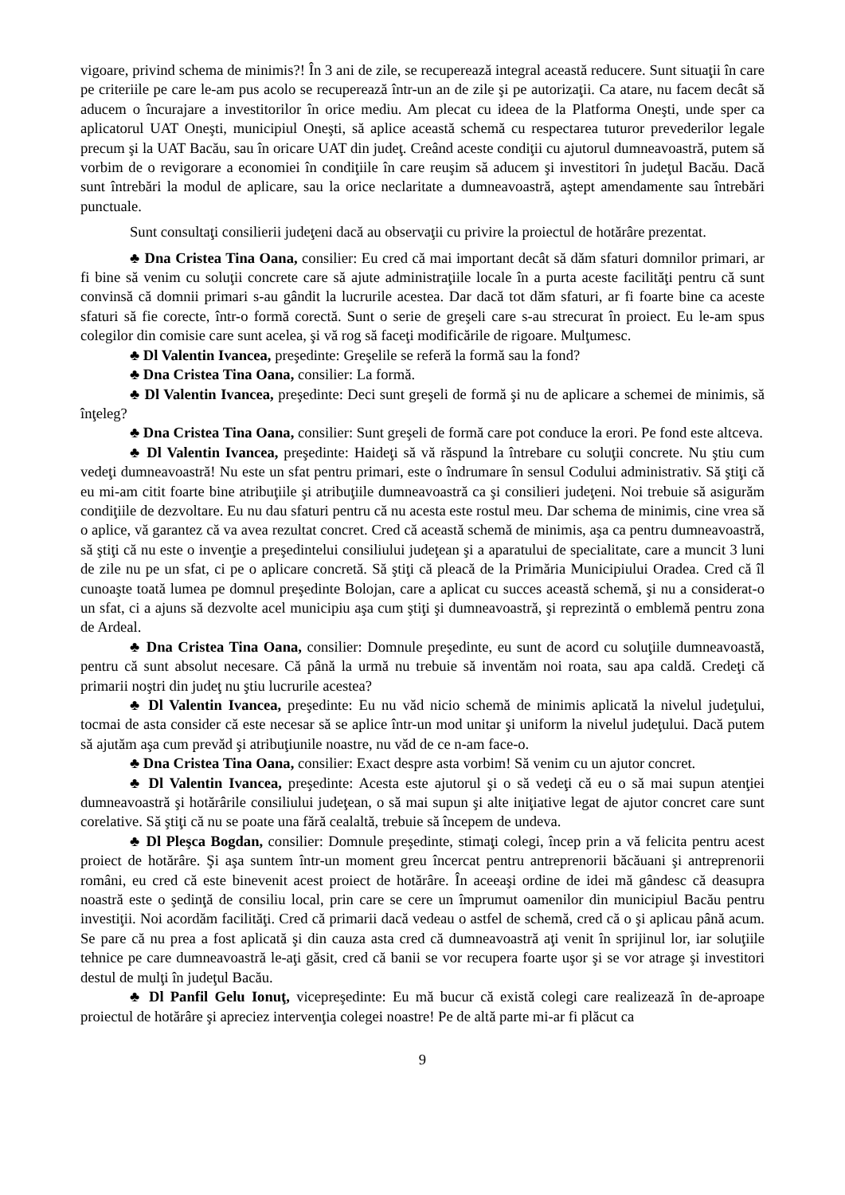vigoare, privind schema de minimis?! În 3 ani de zile, se recuperează integral această reducere. Sunt situaţii în care pe criteriile pe care le-am pus acolo se recuperează într-un an de zile şi pe autorizaţii. Ca atare, nu facem decât să aducem o încurajare a investitorilor în orice mediu. Am plecat cu ideea de la Platforma Oneşti, unde sper ca aplicatorul UAT Oneşti, municipiul Oneşti, să aplice această schemă cu respectarea tuturor prevederilor legale precum şi la UAT Bacău, sau în oricare UAT din judeţ. Creând aceste condiţii cu ajutorul dumneavoastră, putem să vorbim de o revigorare a economiei în condiţiile în care reuşim să aducem şi investitori în judeţul Bacău. Dacă sunt întrebări la modul de aplicare, sau la orice neclaritate a dumneavoastră, aştept amendamente sau întrebări punctuale.
Sunt consultaţi consilierii judeţeni dacă au observaţii cu privire la proiectul de hotărâre prezentat.
♣ Dna Cristea Tina Oana, consilier: Eu cred că mai important decât să dăm sfaturi domnilor primari, ar fi bine să venim cu soluţii concrete care să ajute administraţiile locale în a purta aceste facilităţi pentru că sunt convinsă că domnii primari s-au gândit la lucrurile acestea. Dar dacă tot dăm sfaturi, ar fi foarte bine ca aceste sfaturi să fie corecte, într-o formă corectă. Sunt o serie de greşeli care s-au strecurat în proiect. Eu le-am spus colegilor din comisie care sunt acelea, şi vă rog să faceţi modificările de rigoare. Mulţumesc.
♣ Dl Valentin Ivancea, preşedinte: Greşelile se referă la formă sau la fond?
♣ Dna Cristea Tina Oana, consilier: La formă.
♣ Dl Valentin Ivancea, preşedinte: Deci sunt greşeli de formă şi nu de aplicare a schemei de minimis, să înţeleg?
♣ Dna Cristea Tina Oana, consilier: Sunt greşeli de formă care pot conduce la erori. Pe fond este altceva.
♣ Dl Valentin Ivancea, preşedinte: Haideţi să vă răspund la întrebare cu soluţii concrete. Nu ştiu cum vedeţi dumneavoastră! Nu este un sfat pentru primari, este o îndrumare în sensul Codului administrativ. Să ştiţi că eu mi-am citit foarte bine atribuţiile şi atribuţiile dumneavoastră ca şi consilieri judeţeni. Noi trebuie să asigurăm condiţiile de dezvoltare. Eu nu dau sfaturi pentru că nu acesta este rostul meu. Dar schema de minimis, cine vrea să o aplice, vă garantez că va avea rezultat concret. Cred că această schemă de minimis, aşa ca pentru dumneavoastră, să ştiţi că nu este o invenţie a preşedintelui consiliului judeţean şi a aparatului de specialitate, care a muncit 3 luni de zile nu pe un sfat, ci pe o aplicare concretă. Să ştiţi că pleacă de la Primăria Municipiului Oradea. Cred că îl cunoaşte toată lumea pe domnul preşedinte Bolojan, care a aplicat cu succes această schemă, şi nu a considerat-o un sfat, ci a ajuns să dezvolte acel municipiu aşa cum ştiţi şi dumneavoastră, şi reprezintă o emblemă pentru zona de Ardeal.
♣ Dna Cristea Tina Oana, consilier: Domnule preşedinte, eu sunt de acord cu soluţiile dumneavoastă, pentru că sunt absolut necesare. Că până la urmă nu trebuie să inventăm noi roata, sau apa caldă. Credeţi că primarii noştri din judeţ nu ştiu lucrurile acestea?
♣ Dl Valentin Ivancea, preşedinte: Eu nu văd nicio schemă de minimis aplicată la nivelul judeţului, tocmai de asta consider că este necesar să se aplice într-un mod unitar şi uniform la nivelul judeţului. Dacă putem să ajutăm aşa cum prevăd şi atribuţiunile noastre, nu văd de ce n-am face-o.
♣ Dna Cristea Tina Oana, consilier: Exact despre asta vorbim! Să venim cu un ajutor concret.
♣ Dl Valentin Ivancea, preşedinte: Acesta este ajutorul şi o să vedeţi că eu o să mai supun atenţiei dumneavoastră şi hotărârile consiliului judeţean, o să mai supun şi alte iniţiative legat de ajutor concret care sunt corelative. Să ştiţi că nu se poate una fără cealaltă, trebuie să începem de undeva.
♣ Dl Pleşca Bogdan, consilier: Domnule preşedinte, stimaţi colegi, încep prin a vă felicita pentru acest proiect de hotărâre. Şi aşa suntem într-un moment greu încercat pentru antreprenorii băcăuani şi antreprenorii români, eu cred că este binevenit acest proiect de hotărâre. În aceeaşi ordine de idei mă gândesc că deasupra noastră este o şedinţă de consiliu local, prin care se cere un împrumut oamenilor din municipiul Bacău pentru investiţii. Noi acordăm facilităţi. Cred că primarii dacă vedeau o astfel de schemă, cred că o şi aplicau până acum. Se pare că nu prea a fost aplicată şi din cauza asta cred că dumneavoastră aţi venit în sprijinul lor, iar soluţiile tehnice pe care dumneavoastră le-aţi găsit, cred că banii se vor recupera foarte uşor şi se vor atrage şi investitori destul de mulţi în judeţul Bacău.
♣ Dl Panfil Gelu Ionuţ, vicepreşedinte: Eu mă bucur că există colegi care realizează în de-aproape proiectul de hotărâre şi apreciez intervenţia colegei noastre! Pe de altă parte mi-ar fi plăcut ca
9